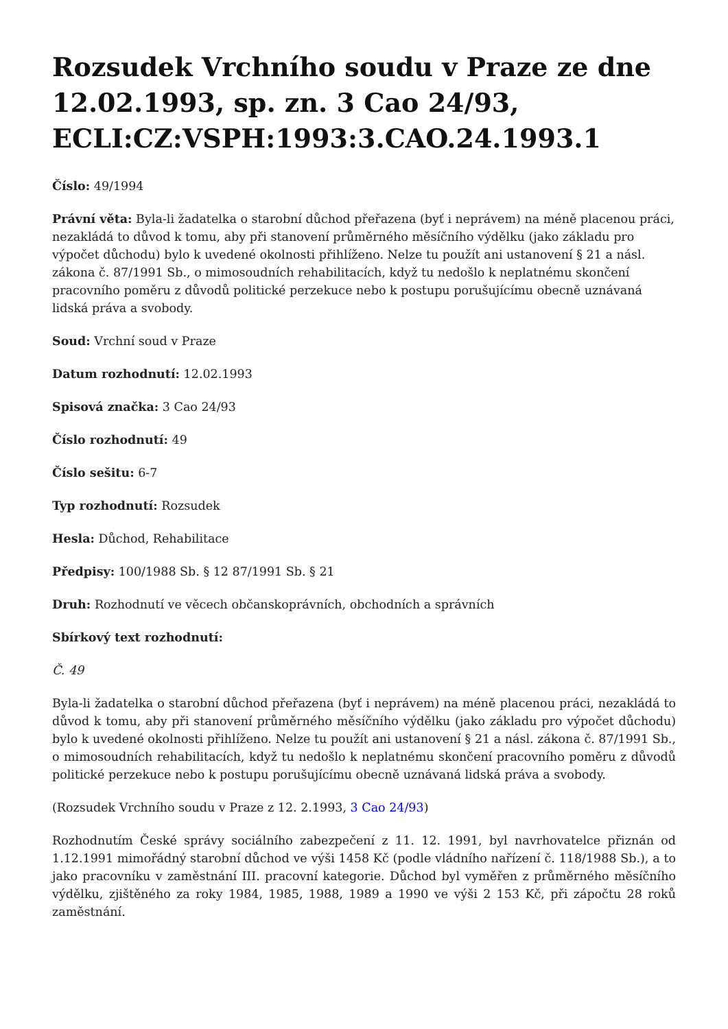Rozsudek Vrchního soudu v Praze ze dne 12.02.1993, sp. zn. 3 Cao 24/93, ECLI:CZ:VSPH:1993:3.CAO.24.1993.1
Číslo: 49/1994
Právní věta: Byla-li žadatelka o starobní důchod přeřazena (byť i neprávem) na méně placenou práci, nezakládá to důvod k tomu, aby při stanovení průměrného měsíčního výdělku (jako základu pro výpočet důchodu) bylo k uvedené okolnosti přihlíženo. Nelze tu použít ani ustanovení § 21 a násl. zákona č. 87/1991 Sb., o mimosoudních rehabilitacích, když tu nedošlo k neplatnému skončení pracovního poměru z důvodů politické perzekuce nebo k postupu porušujícímu obecně uznávaná lidská práva a svobody.
Soud: Vrchní soud v Praze
Datum rozhodnutí: 12.02.1993
Spisová značka: 3 Cao 24/93
Číslo rozhodnutí: 49
Číslo sešitu: 6-7
Typ rozhodnutí: Rozsudek
Hesla: Důchod, Rehabilitace
Předpisy: 100/1988 Sb. § 12 87/1991 Sb. § 21
Druh: Rozhodnutí ve věcech občanskoprávních, obchodních a správních
Sbírkový text rozhodnutí:
Č. 49
Byla-li žadatelka o starobní důchod přeřazena (byť i neprávem) na méně placenou práci, nezakládá to důvod k tomu, aby při stanovení průměrného měsíčního výdělku (jako základu pro výpočet důchodu) bylo k uvedené okolnosti přihlíženo. Nelze tu použít ani ustanovení § 21 a násl. zákona č. 87/1991 Sb., o mimosoudních rehabilitacích, když tu nedošlo k neplatnému skončení pracovního poměru z důvodů politické perzekuce nebo k postupu porušujícímu obecně uznávaná lidská práva a svobody.
(Rozsudek Vrchního soudu v Praze z 12. 2.1993, 3 Cao 24/93)
Rozhodnutím České správy sociálního zabezpečení z 11. 12. 1991, byl navrhovatelce přiznán od 1.12.1991 mimořádný starobní důchod ve výši 1458 Kč (podle vládního nařízení č. 118/1988 Sb.), a to jako pracovníku v zaměstnání III. pracovní kategorie. Důchod byl vyměřen z průměrného měsíčního výdělku, zjištěného za roky 1984, 1985, 1988, 1989 a 1990 ve výši 2 153 Kč, při zápočtu 28 roků zaměstnání.